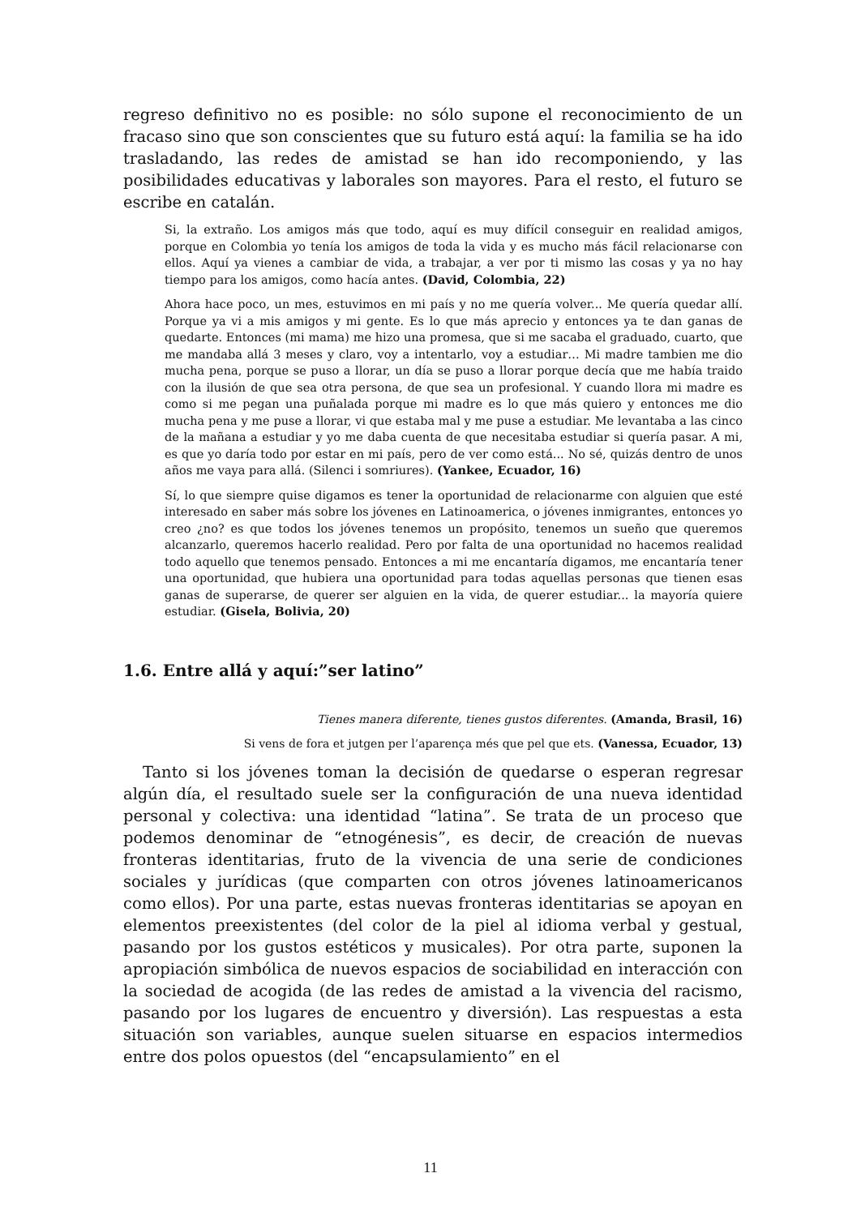regreso definitivo no es posible: no sólo supone el reconocimiento de un fracaso sino que son conscientes que su futuro está aquí: la familia se ha ido trasladando, las redes de amistad se han ido recomponiendo, y las posibilidades educativas y laborales son mayores. Para el resto, el futuro se escribe en catalán.
Si, la extraño. Los amigos más que todo, aquí es muy difícil conseguir en realidad amigos, porque en Colombia yo tenía los amigos de toda la vida y es mucho más fácil relacionarse con ellos. Aquí ya vienes a cambiar de vida, a trabajar, a ver por ti mismo las cosas y ya no hay tiempo para los amigos, como hacía antes. (David, Colombia, 22)
Ahora hace poco, un mes, estuvimos en mi país y no me quería volver... Me quería quedar allí. Porque ya vi a mis amigos y mi gente. Es lo que más aprecio y entonces ya te dan ganas de quedarte. Entonces (mi mama) me hizo una promesa, que si me sacaba el graduado, cuarto, que me mandaba allá 3 meses y claro, voy a intentarlo, voy a estudiar… Mi madre tambien me dio mucha pena, porque se puso a llorar, un día se puso a llorar porque decía que me había traido con la ilusión de que sea otra persona, de que sea un profesional. Y cuando llora mi madre es como si me pegan una puñalada porque mi madre es lo que más quiero y entonces me dio mucha pena y me puse a llorar, vi que estaba mal y me puse a estudiar. Me levantaba a las cinco de la mañana a estudiar y yo me daba cuenta de que necesitaba estudiar si quería pasar. A mi, es que yo daría todo por estar en mi país, pero de ver como está... No sé, quizás dentro de unos años me vaya para allá. (Silenci i somriures). (Yankee, Ecuador, 16)
Sí, lo que siempre quise digamos es tener la oportunidad de relacionarme con alguien que esté interesado en saber más sobre los jóvenes en Latinoamerica, o jóvenes inmigrantes, entonces yo creo ¿no? es que todos los jóvenes tenemos un propósito, tenemos un sueño que queremos alcanzarlo, queremos hacerlo realidad. Pero por falta de una oportunidad no hacemos realidad todo aquello que tenemos pensado. Entonces a mi me encantaría digamos, me encantaría tener una oportunidad, que hubiera una oportunidad para todas aquellas personas que tienen esas ganas de superarse, de querer ser alguien en la vida, de querer estudiar... la mayoría quiere estudiar. (Gisela, Bolivia, 20)
1.6. Entre allá y aquí:”ser latino”
Tienes manera diferente, tienes gustos diferentes. (Amanda, Brasil, 16)
Si vens de fora et jutgen per l’aparença més que pel que ets. (Vanessa, Ecuador, 13)
Tanto si los jóvenes toman la decisión de quedarse o esperan regresar algún día, el resultado suele ser la configuración de una nueva identidad personal y colectiva: una identidad “latina”. Se trata de un proceso que podemos denominar de “etnogénesis”, es decir, de creación de nuevas fronteras identitarias, fruto de la vivencia de una serie de condiciones sociales y jurídicas (que comparten con otros jóvenes latinoamericanos como ellos). Por una parte, estas nuevas fronteras identitarias se apoyan en elementos preexistentes (del color de la piel al idioma verbal y gestual, pasando por los gustos estéticos y musicales). Por otra parte, suponen la apropiación simbólica de nuevos espacios de sociabilidad en interacción con la sociedad de acogida (de las redes de amistad a la vivencia del racismo, pasando por los lugares de encuentro y diversión). Las respuestas a esta situación son variables, aunque suelen situarse en espacios intermedios entre dos polos opuestos (del “encapsulamiento” en el
11